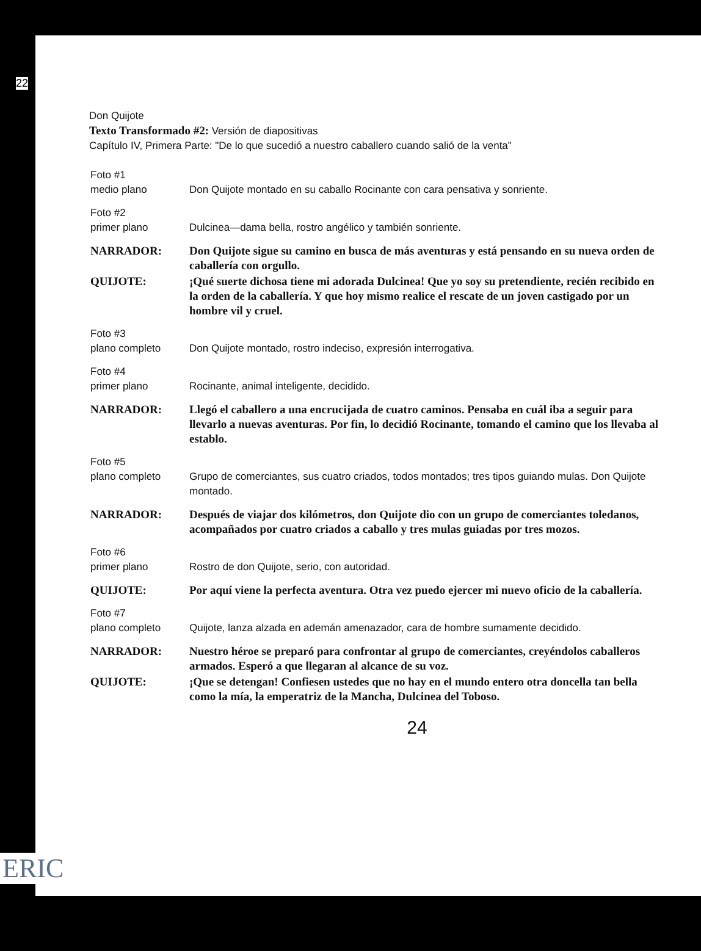22
Don Quijote
Texto Transformado #2: Versión de diapositivas
Capítulo IV, Primera Parte: "De lo que sucedió a nuestro caballero cuando salió de la venta"
Foto #1
medio plano
Don Quijote montado en su caballo Rocinante con cara pensativa y sonriente.
Foto #2
primer plano
Dulcinea—dama bella, rostro angélico y también sonriente.
NARRADOR: Don Quijote sigue su camino en busca de más aventuras y está pensando en su nueva orden de caballería con orgullo.
QUIJOTE: ¡Qué suerte dichosa tiene mi adorada Dulcinea! Que yo soy su pretendiente, recién recibido en la orden de la caballería. Y que hoy mismo realice el rescate de un joven castigado por un hombre vil y cruel.
Foto #3
plano completo
Don Quijote montado, rostro indeciso, expresión interrogativa.
Foto #4
primer plano
Rocinante, animal inteligente, decidido.
NARRADOR: Llegó el caballero a una encrucijada de cuatro caminos. Pensaba en cuál iba a seguir para llevarlo a nuevas aventuras. Por fin, lo decidió Rocinante, tomando el camino que los llevaba al establo.
Foto #5
plano completo
Grupo de comerciantes, sus cuatro criados, todos montados; tres tipos guiando mulas. Don Quijote montado.
NARRADOR: Después de viajar dos kilómetros, don Quijote dio con un grupo de comerciantes toledanos, acompañados por cuatro criados a caballo y tres mulas guiadas por tres mozos.
Foto #6
primer plano
Rostro de don Quijote, serio, con autoridad.
QUIJOTE: Por aquí viene la perfecta aventura. Otra vez puedo ejercer mi nuevo oficio de la caballería.
Foto #7
plano completo
Quijote, lanza alzada en ademán amenazador, cara de hombre sumamente decidido.
NARRADOR: Nuestro héroe se preparó para confrontar al grupo de comerciantes, creyéndolos caballeros armados. Esperó a que llegaran al alcance de su voz.
QUIJOTE: ¡Que se detengan! Confiesen ustedes que no hay en el mundo entero otra doncella tan bella como la mía, la emperatriz de la Mancha, Dulcinea del Toboso.
24
ERIC